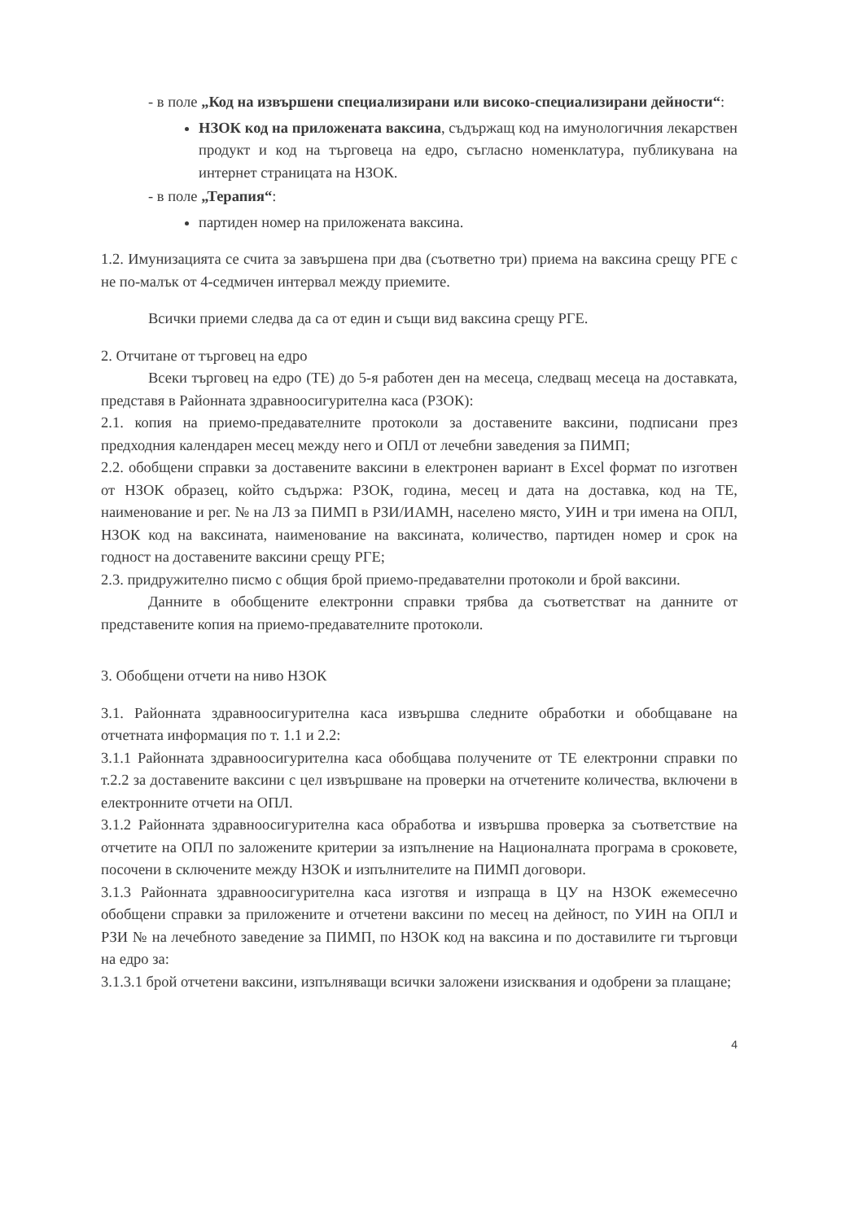- в поле „Код на извършени специализирани или високо-специализирани дейности“:
НЗОК код на приложената ваксина, съдържащ код на имунологичния лекарствен продукт и код на търговеца на едро, съгласно номенклатура, публикувана на интернет страницата на НЗОК.
- в поле „Терапия“:
партиден номер на приложената ваксина.
1.2. Имунизацията се счита за завършена при два (съответно три) приема на ваксина срещу РГЕ с не по-малък от 4-седмичен интервал между приемите.
Всички приеми следва да са от един и същи вид ваксина срещу РГЕ.
2. Отчитане от търговец на едро
Всеки търговец на едро (ТЕ) до 5-я работен ден на месеца, следващ месеца на доставката, представя в Районната здравноосигурителна каса (РЗОК):
2.1. копия на приемо-предавателните протоколи за доставените ваксини, подписани през предходния календарен месец между него и ОПЛ от лечебни заведения за ПИМП;
2.2. обобщени справки за доставените ваксини в електронен вариант в Excel формат по изготвен от НЗОК образец, който съдържа: РЗОК, година, месец и дата на доставка, код на ТЕ, наименование и рег. № на ЛЗ за ПИМП в РЗИ/ИАМН, населено място, УИН и три имена на ОПЛ, НЗОК код на ваксината, наименование на ваксината, количество, партиден номер и срок на годност на доставените ваксини срещу РГЕ;
2.3. придружително писмо с общия брой приемо-предавателни протоколи и брой ваксини.
Данните в обобщените електронни справки трябва да съответстват на данните от представените копия на приемо-предавателните протоколи.
3. Обобщени отчети на ниво НЗОК
3.1. Районната здравноосигурителна каса извършва следните обработки и обобщаване на отчетната информация по т. 1.1 и 2.2:
3.1.1 Районната здравноосигурителна каса обобщава получените от ТЕ електронни справки по т.2.2 за доставените ваксини с цел извършване на проверки на отчетените количества, включени в електронните отчети на ОПЛ.
3.1.2 Районната здравноосигурителна каса обработва и извършва проверка за съответствие на отчетите на ОПЛ по заложените критерии за изпълнение на Националната програма в сроковете, посочени в сключените между НЗОК и изпълнителите на ПИМП договори.
3.1.3 Районната здравноосигурителна каса изготвя и изпраща в ЦУ на НЗОК ежемесечно обобщени справки за приложените и отчетени ваксини по месец на дейност, по УИН на ОПЛ и РЗИ № на лечебното заведение за ПИМП, по НЗОК код на ваксина и по доставилите ги търговци на едро за:
3.1.3.1 брой отчетени ваксини, изпълняващи всички заложени изисквания и одобрени за плащане;
4